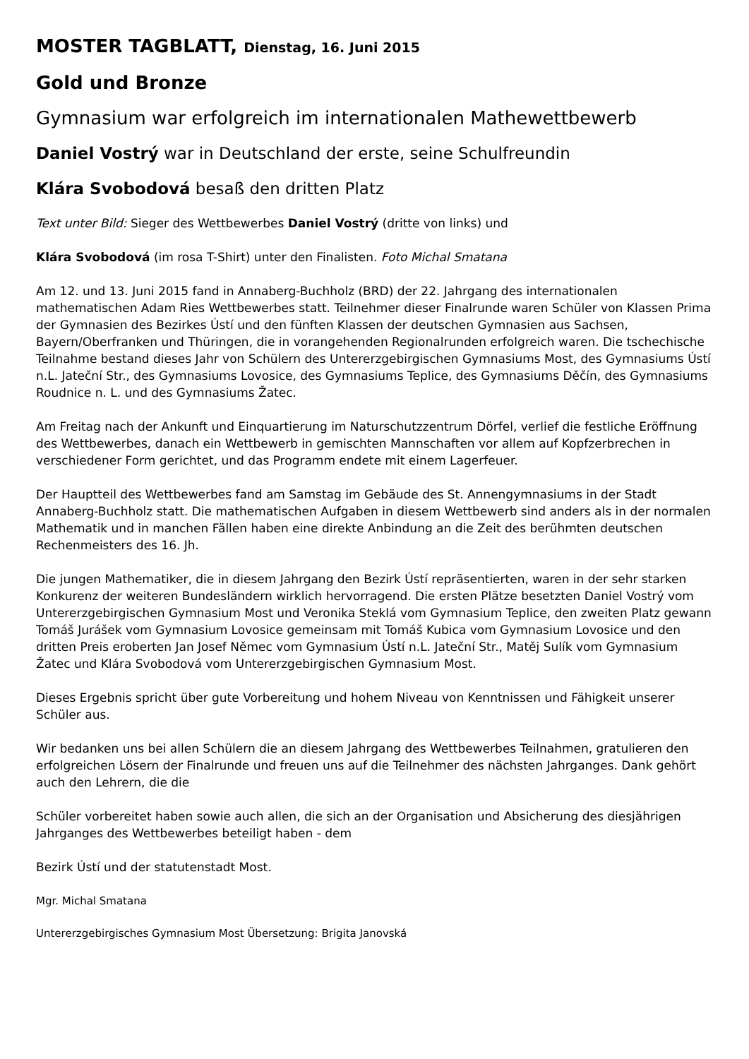MOSTER TAGBLATT, Dienstag, 16. Juni 2015
Gold und Bronze
Gymnasium war erfolgreich im internationalen Mathewettbewerb
Daniel Vostrý war in Deutschland der erste, seine Schulfreundin
Klára Svobodová besaß den dritten Platz
Text unter Bild: Sieger des Wettbewerbes Daniel Vostrý (dritte von links) und
Klára Svobodová (im rosa T-Shirt) unter den Finalisten. Foto Michal Smatana
Am 12. und 13. Juni 2015 fand in Annaberg-Buchholz (BRD) der 22. Jahrgang des internationalen mathematischen Adam Ries Wettbewerbes statt. Teilnehmer dieser Finalrunde waren Schüler von Klassen Prima der Gymnasien des Bezirkes Ústí und den fünften Klassen der deutschen Gymnasien aus Sachsen, Bayern/Oberfranken und Thüringen, die in vorangehenden Regionalrunden erfolgreich waren. Die tschechische Teilnahme bestand dieses Jahr von Schülern des Untererzgebirgischen Gymnasiums Most, des Gymnasiums Ústí n.L. Jateční Str., des Gymnasiums Lovosice, des Gymnasiums Teplice, des Gymnasiums Děčín, des Gymnasiums Roudnice n. L. und des Gymnasiums Žatec.
Am Freitag nach der Ankunft und Einquartierung im Naturschutzzentrum Dörfel, verlief die festliche Eröffnung des Wettbewerbes, danach ein Wettbewerb in gemischten Mannschaften vor allem auf Kopfzerbrechen in verschiedener Form gerichtet, und das Programm endete mit einem Lagerfeuer.
Der Hauptteil des Wettbewerbes fand am Samstag im Gebäude des St. Annengymnasiums in der Stadt Annaberg-Buchholz statt. Die mathematischen Aufgaben in diesem Wettbewerb sind anders als in der normalen Mathematik und in manchen Fällen haben eine direkte Anbindung an die Zeit des berühmten deutschen Rechenmeisters des 16. Jh.
Die jungen Mathematiker, die in diesem Jahrgang den Bezirk Ústí repräsentierten, waren in der sehr starken Konkurenz der weiteren Bundesländern wirklich hervorragend. Die ersten Plätze besetzten Daniel Vostrý vom Untererzgebirgischen Gymnasium Most und Veronika Steklá vom Gymnasium Teplice, den zweiten Platz gewann Tomáš Jurášek vom Gymnasium Lovosice gemeinsam mit Tomáš Kubica vom Gymnasium Lovosice und den dritten Preis eroberten Jan Josef Němec vom Gymnasium Ústí n.L. Jateční Str., Matěj Sulík vom Gymnasium Žatec und Klára Svobodová vom Untererzgebirgischen Gymnasium Most.
Dieses Ergebnis spricht über gute Vorbereitung und hohem Niveau von Kenntnissen und Fähigkeit unserer Schüler aus.
Wir bedanken uns bei allen Schülern die an diesem Jahrgang des Wettbewerbes Teilnahmen, gratulieren den erfolgreichen Lösern der Finalrunde und freuen uns auf die Teilnehmer des nächsten Jahrganges. Dank gehört auch den Lehrern, die die
Schüler vorbereitet haben sowie auch allen, die sich an der Organisation und Absicherung des diesjährigen Jahrganges des Wettbewerbes beteiligt haben - dem
Bezirk Ústí und der statutenstadt Most.
Mgr. Michal Smatana
Untererzgebirgisches Gymnasium Most Übersetzung: Brigita Janovská